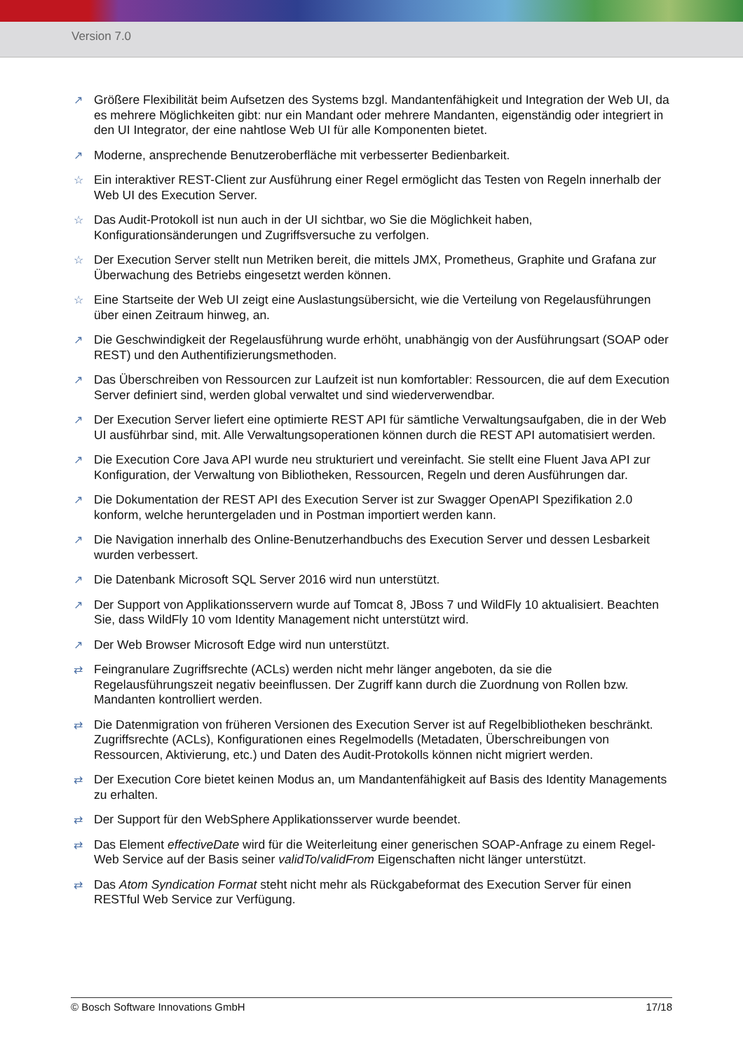Version 7.0
↗ Größere Flexibilität beim Aufsetzen des Systems bzgl. Mandantenfähigkeit und Integration der Web UI, da es mehrere Möglichkeiten gibt: nur ein Mandant oder mehrere Mandanten, eigenständig oder integriert in den UI Integrator, der eine nahtlose Web UI für alle Komponenten bietet.
↗ Moderne, ansprechende Benutzeroberfläche mit verbesserter Bedienbarkeit.
☆ Ein interaktiver REST-Client zur Ausführung einer Regel ermöglicht das Testen von Regeln innerhalb der Web UI des Execution Server.
☆ Das Audit-Protokoll ist nun auch in der UI sichtbar, wo Sie die Möglichkeit haben, Konfigurationsänderungen und Zugriffsversuche zu verfolgen.
☆ Der Execution Server stellt nun Metriken bereit, die mittels JMX, Prometheus, Graphite und Grafana zur Überwachung des Betriebs eingesetzt werden können.
☆ Eine Startseite der Web UI zeigt eine Auslastungsübersicht, wie die Verteilung von Regelausführungen über einen Zeitraum hinweg, an.
↗ Die Geschwindigkeit der Regelausführung wurde erhöht, unabhängig von der Ausführungsart (SOAP oder REST) und den Authentifizierungsmethoden.
↗ Das Überschreiben von Ressourcen zur Laufzeit ist nun komfortabler: Ressourcen, die auf dem Execution Server definiert sind, werden global verwaltet und sind wiederverwendbar.
↗ Der Execution Server liefert eine optimierte REST API für sämtliche Verwaltungsaufgaben, die in der Web UI ausführbar sind, mit. Alle Verwaltungsoperationen können durch die REST API automatisiert werden.
↗ Die Execution Core Java API wurde neu strukturiert und vereinfacht. Sie stellt eine Fluent Java API zur Konfiguration, der Verwaltung von Bibliotheken, Ressourcen, Regeln und deren Ausführungen dar.
↗ Die Dokumentation der REST API des Execution Server ist zur Swagger OpenAPI Spezifikation 2.0 konform, welche heruntergeladen und in Postman importiert werden kann.
↗ Die Navigation innerhalb des Online-Benutzerhandbuchs des Execution Server und dessen Lesbarkeit wurden verbessert.
↗ Die Datenbank Microsoft SQL Server 2016 wird nun unterstützt.
↗ Der Support von Applikationsservern wurde auf Tomcat 8, JBoss 7 und WildFly 10 aktualisiert. Beachten Sie, dass WildFly 10 vom Identity Management nicht unterstützt wird.
↗ Der Web Browser Microsoft Edge wird nun unterstützt.
⇄ Feingranulare Zugriffsrechte (ACLs) werden nicht mehr länger angeboten, da sie die Regelausführungszeit negativ beeinflussen. Der Zugriff kann durch die Zuordnung von Rollen bzw. Mandanten kontrolliert werden.
⇄ Die Datenmigration von früheren Versionen des Execution Server ist auf Regelbibliotheken beschränkt. Zugriffsrechte (ACLs), Konfigurationen eines Regelmodells (Metadaten, Überschreibungen von Ressourcen, Aktivierung, etc.) und Daten des Audit-Protokolls können nicht migriert werden.
⇄ Der Execution Core bietet keinen Modus an, um Mandantenfähigkeit auf Basis des Identity Managements zu erhalten.
⇄ Der Support für den WebSphere Applikationsserver wurde beendet.
⇄ Das Element effectiveDate wird für die Weiterleitung einer generischen SOAP-Anfrage zu einem Regel-Web Service auf der Basis seiner validTo/validFrom Eigenschaften nicht länger unterstützt.
⇄ Das Atom Syndication Format steht nicht mehr als Rückgabeformat des Execution Server für einen RESTful Web Service zur Verfügung.
© Bosch Software Innovations GmbH 17/18